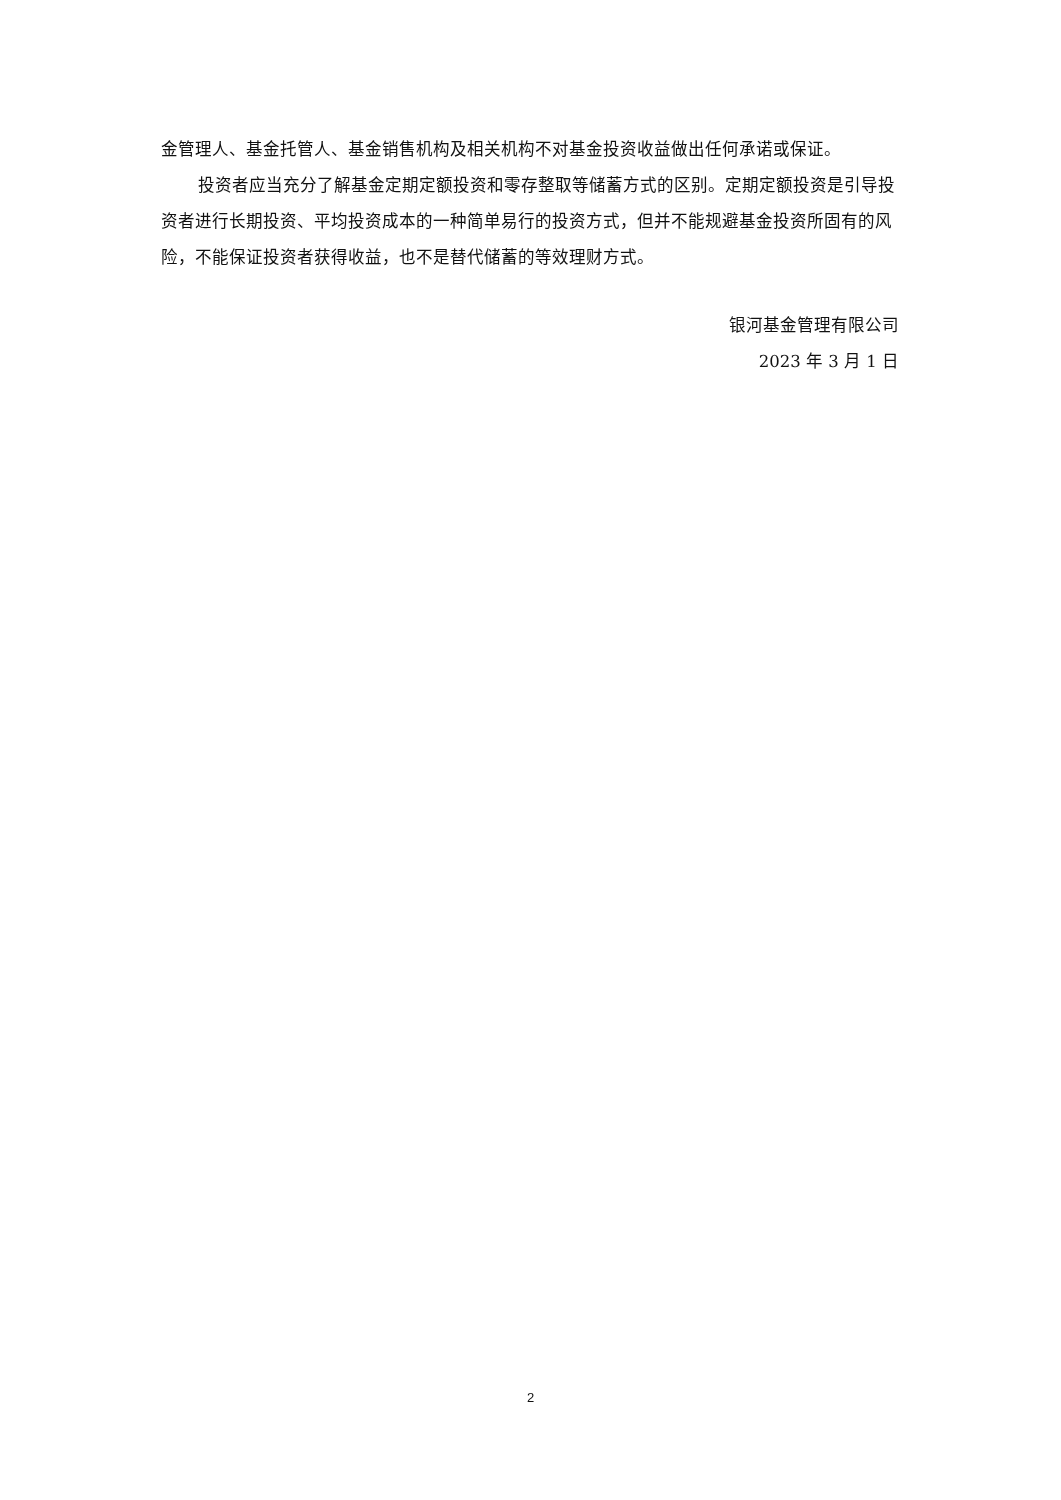金管理人、基金托管人、基金销售机构及相关机构不对基金投资收益做出任何承诺或保证。
投资者应当充分了解基金定期定额投资和零存整取等储蓄方式的区别。定期定额投资是引导投资者进行长期投资、平均投资成本的一种简单易行的投资方式，但并不能规避基金投资所固有的风险，不能保证投资者获得收益，也不是替代储蓄的等效理财方式。
银河基金管理有限公司
2023 年 3 月 1 日
2